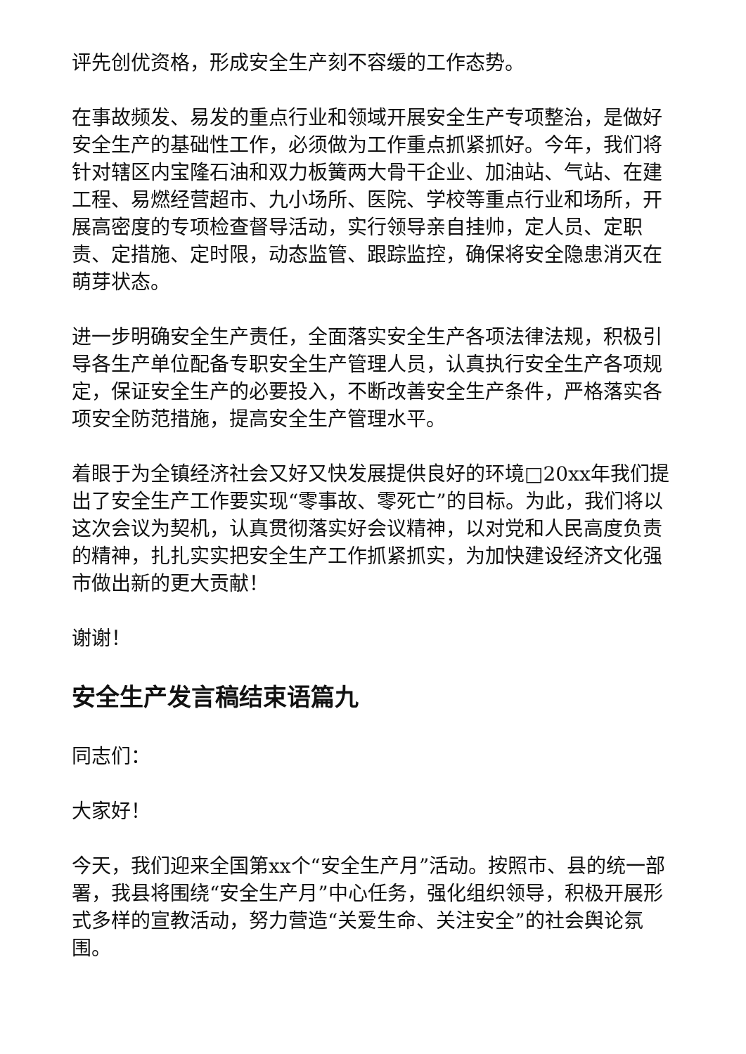评先创优资格，形成安全生产刻不容缓的工作态势。
在事故频发、易发的重点行业和领域开展安全生产专项整治，是做好安全生产的基础性工作，必须做为工作重点抓紧抓好。今年，我们将针对辖区内宝隆石油和双力板簧两大骨干企业、加油站、气站、在建工程、易燃经营超市、九小场所、医院、学校等重点行业和场所，开展高密度的专项检查督导活动，实行领导亲自挂帅，定人员、定职责、定措施、定时限，动态监管、跟踪监控，确保将安全隐患消灭在萌芽状态。
进一步明确安全生产责任，全面落实安全生产各项法律法规，积极引导各生产单位配备专职安全生产管理人员，认真执行安全生产各项规定，保证安全生产的必要投入，不断改善安全生产条件，严格落实各项安全防范措施，提高安全生产管理水平。
着眼于为全镇经济社会又好又快发展提供良好的环境□20xx年我们提出了安全生产工作要实现“零事故、零死亡”的目标。为此，我们将以这次会议为契机，认真贯彻落实好会议精神，以对党和人民高度负责的精神，扎扎实实把安全生产工作抓紧抓实，为加快建设经济文化强市做出新的更大贡献！
谢谢！
安全生产发言稿结束语篇九
同志们：
大家好！
今天，我们迎来全国第xx个“安全生产月”活动。按照市、县的统一部署，我县将围绕“安全生产月”中心任务，强化组织领导，积极开展形式多样的宣教活动，努力营造“关爱生命、关注安全”的社会舆论氛围。